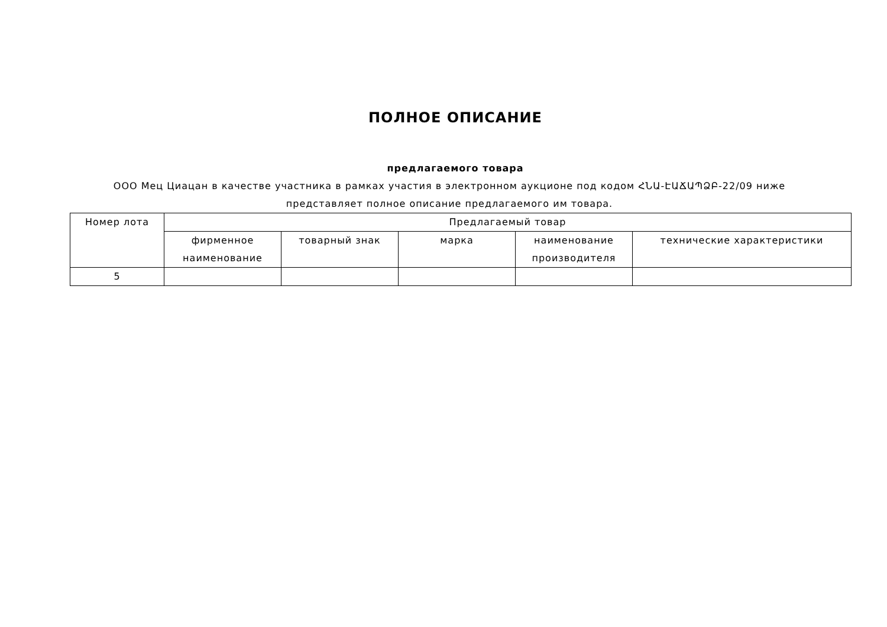ПОЛНОЕ ОПИСАНИЕ
предлагаемого товара
ООО Мец Циацан в качестве участника в рамках участия в электронном аукционе под кодом ՀՆԱ-ԷԱՃԱՊՁԲ-22/09 ниже представляет полное описание предлагаемого им товара.
| Номер лота | Предлагаемый товар | | | | |
| --- | --- | --- | --- | --- | --- |
| | фирменное наименование | товарный знак | марка | наименование производителя | технические характеристики |
| 5 | | | | | |